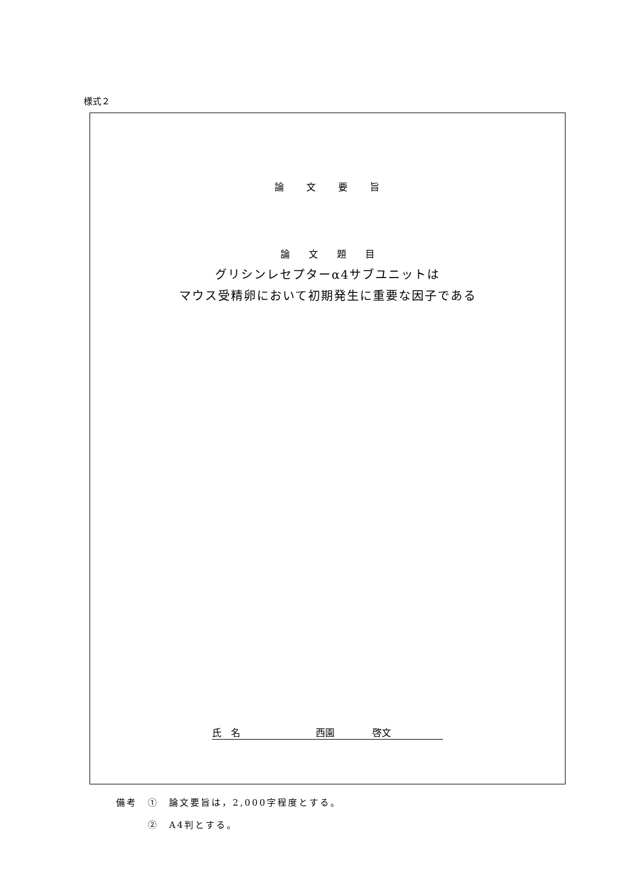様式２
論　　文　　要　　旨
論　　文　　題　　目
グリシンレセプターα4サブユニットは
マウス受精卵において初期発生に重要な因子である
氏　名　　　　　　　　西園　　　　啓文
備考　①　論文要旨は，2,000字程度とする。
　　　②　A4判とする。